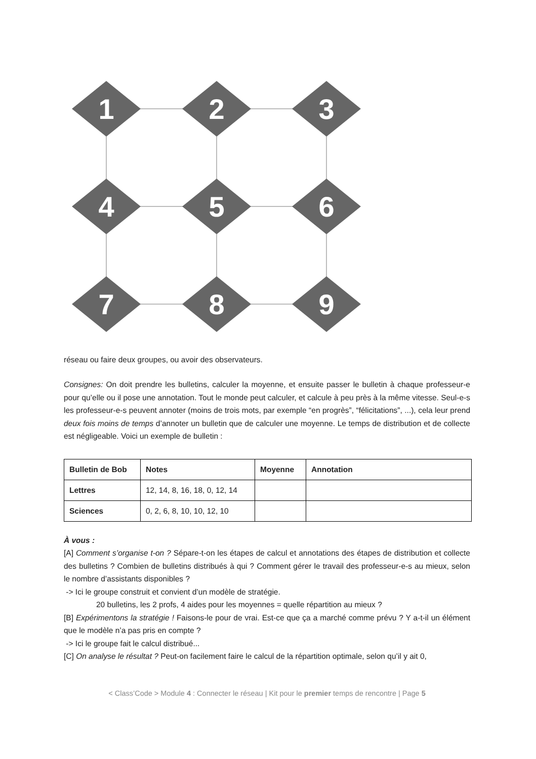1
2
3
4
5
6
7
8
9
réseau ou faire deux groupes, ou avoir des observateurs.
Consignes: On doit prendre les bulletins, calculer la moyenne, et ensuite passer le bulletin à chaque professeur-e pour qu’elle ou il pose une annotation. Tout le monde peut calculer, et calcule à peu près à la même vitesse. Seul-e-s les professeur-e-s peuvent annoter (moins de trois mots, par exemple “en progrès”, “félicitations”, ...), cela leur prend deux fois moins de temps d’annoter un bulletin que de calculer une moyenne. Le temps de distribution et de collecte est négligeable. Voici un exemple de bulletin :
| Bulletin de Bob | Notes | Moyenne | Annotation |
| --- | --- | --- | --- |
| Lettres | 12, 14, 8, 16, 18, 0, 12, 14 | | |
| Sciences | 0, 2, 6, 8, 10, 10, 12, 10 | | |
À vous :
[A] Comment s’organise t-on ? Sépare-t-on les étapes de calcul et annotations des étapes de distribution et collecte des bulletins ? Combien de bulletins distribués à qui ? Comment gérer le travail des professeur-e-s au mieux, selon le nombre d’assistants disponibles ?
-> Ici le groupe construit et convient d’un modèle de stratégie.
20 bulletins, les 2 profs, 4 aides pour les moyennes = quelle répartition au mieux ?
[B] Expérimentons la stratégie ! Faisons-le pour de vrai. Est-ce que ça a marché comme prévu ? Y a-t-il un élément que le modèle n’a pas pris en compte ?
-> Ici le groupe fait le calcul distribué...
[C] On analyse le résultat ? Peut-on facilement faire le calcul de la répartition optimale, selon qu’il y ait 0,
< Class’Code > Module 4 : Connecter le réseau | Kit pour le premier temps de rencontre | Page 5